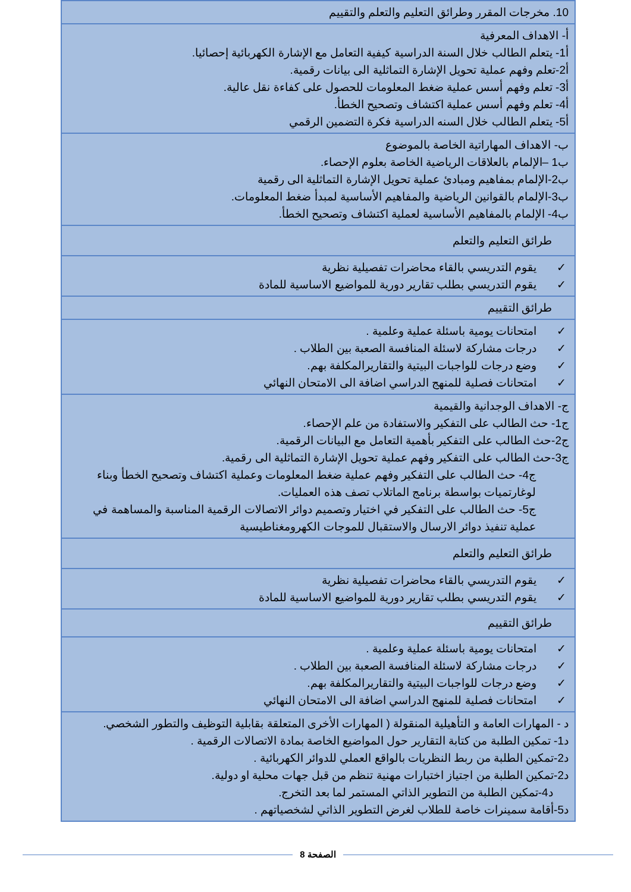| 10. مخرجات المقرر وطرائق التعليم والتعلم والتقييم |
| أ- الاهداف المعرفية أ1- يتعلم الطالب خلال السنة الدراسية كيفية التعامل مع الإشارة الكهربائية إحصائيا. أ2-تعلم وفهم عملية تحويل الإشارة التماثلية الى بيانات رقمية. أ3- تعلم وفهم أسس عملية ضغط المعلومات للحصول على كفاءة نقل عالية. أ4- تعلم وفهم أسس عملية اكتشاف وتصحيح الخطأ. أ5- يتعلم الطالب خلال السنه الدراسية فكرة التضمين الرقمي |
| ب- الاهداف المهاراتية الخاصة بالموضوع ب1 –الإلمام بالعلاقات الرياضية الخاصة بعلوم الإحصاء. ب2-الإلمام بمفاهيم ومبادئ عملية تحويل الإشارة التماثلية الى رقمية ب3-الإلمام بالقوانين الرياضية والمفاهيم الأساسية لمبدأ ضغط المعلومات. ب4- الإلمام بالمفاهيم الأساسية لعملية اكتشاف وتصحيح الخطأ. |
| طرائق التعليم والتعلم |
| ✓ يقوم التدريسي بالقاء محاضرات تفصيلية نظرية ✓ يقوم التدريسي بطلب تقارير دورية للمواضيع الاساسية للمادة |
| طرائق التقييم |
| ✓ امتحانات يومية باسئلة عملية وعلمية . ✓ درجات مشاركة لاسئلة المنافسة الصعبة بين الطلاب . ✓ وضع درجات للواجبات البيتية والتقاريرالمكلفة بهم. ✓ امتحانات فصلية للمنهج الدراسي اضافة الى الامتحان النهائي |
| ج- الاهداف الوجدانية والقيمية ج1- حث الطالب على التفكير والاستفادة من علم الإحصاء. ج2-حث الطالب على التفكير بأهمية التعامل مع البيانات الرقمية. ج3-حث الطالب على التفكير وفهم عملية تحويل الإشارة التماثلية الى رقمية. ج4- حث الطالب على التفكير وفهم عملية ضغط المعلومات وعملية اكتشاف وتصحيح الخطأ وبناء لوغارتميات بواسطة برنامج الماتلاب تصف هذه العمليات. ج5- حث الطالب على التفكير في اختيار وتصميم دوائر الاتصالات الرقمية المناسبة والمساهمة في عملية تنفيذ دوائر الارسال والاستقبال للموجات الكهرومغناطيسية |
| طرائق التعليم والتعلم |
| ✓ يقوم التدريسي بالقاء محاضرات تفصيلية نظرية ✓ يقوم التدريسي بطلب تقارير دورية للمواضيع الاساسية للمادة |
| طرائق التقييم |
| ✓ امتحانات يومية باسئلة عملية وعلمية . ✓ درجات مشاركة لاسئلة المنافسة الصعبة بين الطلاب . ✓ وضع درجات للواجبات البيتية والتقاريرالمكلفة بهم. ✓ امتحانات فصلية للمنهج الدراسي اضافة الى الامتحان النهائي |
| د - المهارات العامة و التأهيلية المنقولة ( المهارات الأخرى المتعلقة بقابلية التوظيف والتطور الشخصي. د1- تمكين الطلبة من كتابة التقارير حول المواضيع الخاصة بمادة الاتصالات الرقمية . د2-تمكين الطلبة من ربط النظريات بالواقع العملي للدوائر الكهربائية . د2-تمكين الطلبة من اجتياز اختبارات مهنية تنظم من قبل جهات محلية او دولية. د4-تمكين الطلبة من التطوير الذاتي المستمر لما بعد التخرج. د5-أقامة سمينرات خاصة للطلاب لغرض التطوير الذاتي لشخصياتهم . |
الصفحة 8